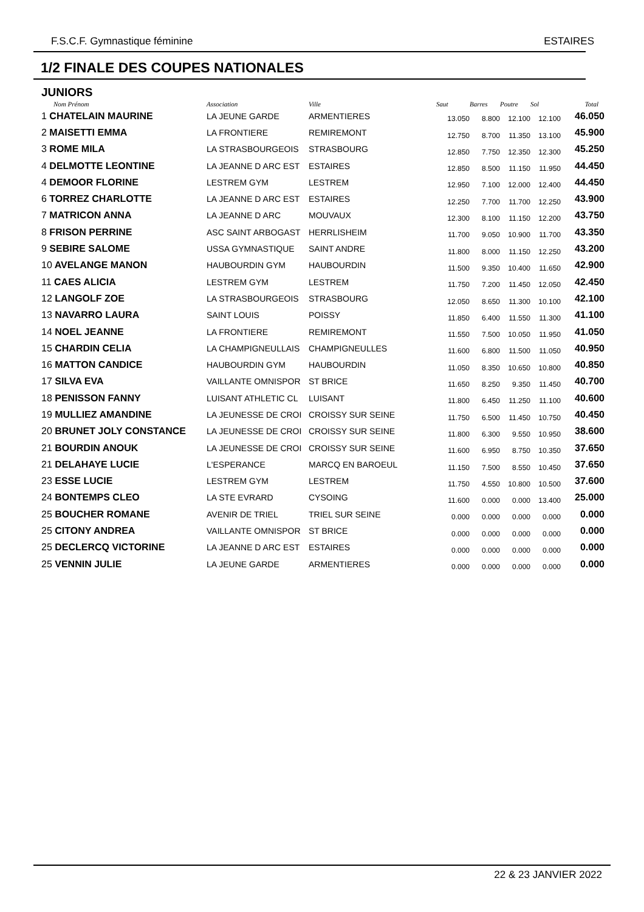F.S.C.F. Gymnastique féminine ESTAIRES
1/2 FINALE DES COUPES NATIONALES
JUNIORS
| Nom Prénom | Association | Ville | Saut | Barres | Poutre | Sol | Total |
| --- | --- | --- | --- | --- | --- | --- | --- |
| 1 CHATELAIN MAURINE | LA JEUNE GARDE | ARMENTIERES | 13.050 | 8.800 | 12.100 | 12.100 | 46.050 |
| 2 MAISETTI EMMA | LA FRONTIERE | REMIREMONT | 12.750 | 8.700 | 11.350 | 13.100 | 45.900 |
| 3 ROME MILA | LA STRASBOURGEOIS | STRASBOURG | 12.850 | 7.750 | 12.350 | 12.300 | 45.250 |
| 4 DELMOTTE LEONTINE | LA JEANNE D ARC EST | ESTAIRES | 12.850 | 8.500 | 11.150 | 11.950 | 44.450 |
| 4 DEMOOR FLORINE | LESTREM GYM | LESTREM | 12.950 | 7.100 | 12.000 | 12.400 | 44.450 |
| 6 TORREZ CHARLOTTE | LA JEANNE D ARC EST | ESTAIRES | 12.250 | 7.700 | 11.700 | 12.250 | 43.900 |
| 7 MATRICON ANNA | LA JEANNE D ARC | MOUVAUX | 12.300 | 8.100 | 11.150 | 12.200 | 43.750 |
| 8 FRISON PERRINE | ASC SAINT ARBOGAST | HERRLISHEIM | 11.700 | 9.050 | 10.900 | 11.700 | 43.350 |
| 9 SEBIRE SALOME | USSA GYMNASTIQUE | SAINT ANDRE | 11.800 | 8.000 | 11.150 | 12.250 | 43.200 |
| 10 AVELANGE MANON | HAUBOURDIN GYM | HAUBOURDIN | 11.500 | 9.350 | 10.400 | 11.650 | 42.900 |
| 11 CAES ALICIA | LESTREM GYM | LESTREM | 11.750 | 7.200 | 11.450 | 12.050 | 42.450 |
| 12 LANGOLF ZOE | LA STRASBOURGEOIS | STRASBOURG | 12.050 | 8.650 | 11.300 | 10.100 | 42.100 |
| 13 NAVARRO LAURA | SAINT LOUIS | POISSY | 11.850 | 6.400 | 11.550 | 11.300 | 41.100 |
| 14 NOEL JEANNE | LA FRONTIERE | REMIREMONT | 11.550 | 7.500 | 10.050 | 11.950 | 41.050 |
| 15 CHARDIN CELIA | LA CHAMPIGNEULLAIS | CHAMPIGNEULLES | 11.600 | 6.800 | 11.500 | 11.050 | 40.950 |
| 16 MATTON CANDICE | HAUBOURDIN GYM | HAUBOURDIN | 11.050 | 8.350 | 10.650 | 10.800 | 40.850 |
| 17 SILVA EVA | VAILLANTE OMNISPOR | ST BRICE | 11.650 | 8.250 | 9.350 | 11.450 | 40.700 |
| 18 PENISSON FANNY | LUISANT ATHLETIC CL | LUISANT | 11.800 | 6.450 | 11.250 | 11.100 | 40.600 |
| 19 MULLIEZ AMANDINE | LA JEUNESSE DE CROI | CROISSY SUR SEINE | 11.750 | 6.500 | 11.450 | 10.750 | 40.450 |
| 20 BRUNET JOLY CONSTANCE | LA JEUNESSE DE CROI | CROISSY SUR SEINE | 11.800 | 6.300 | 9.550 | 10.950 | 38.600 |
| 21 BOURDIN ANOUK | LA JEUNESSE DE CROI | CROISSY SUR SEINE | 11.600 | 6.950 | 8.750 | 10.350 | 37.650 |
| 21 DELAHAYE LUCIE | L'ESPERANCE | MARCQ EN BAROEUL | 11.150 | 7.500 | 8.550 | 10.450 | 37.650 |
| 23 ESSE LUCIE | LESTREM GYM | LESTREM | 11.750 | 4.550 | 10.800 | 10.500 | 37.600 |
| 24 BONTEMPS CLEO | LA STE EVRARD | CYSOING | 11.600 | 0.000 | 0.000 | 13.400 | 25.000 |
| 25 BOUCHER ROMANE | AVENIR DE TRIEL | TRIEL SUR SEINE | 0.000 | 0.000 | 0.000 | 0.000 | 0.000 |
| 25 CITONY ANDREA | VAILLANTE OMNISPOR | ST BRICE | 0.000 | 0.000 | 0.000 | 0.000 | 0.000 |
| 25 DECLERCQ VICTORINE | LA JEANNE D ARC EST | ESTAIRES | 0.000 | 0.000 | 0.000 | 0.000 | 0.000 |
| 25 VENNIN JULIE | LA JEUNE GARDE | ARMENTIERES | 0.000 | 0.000 | 0.000 | 0.000 | 0.000 |
22 & 23 JANVIER 2022